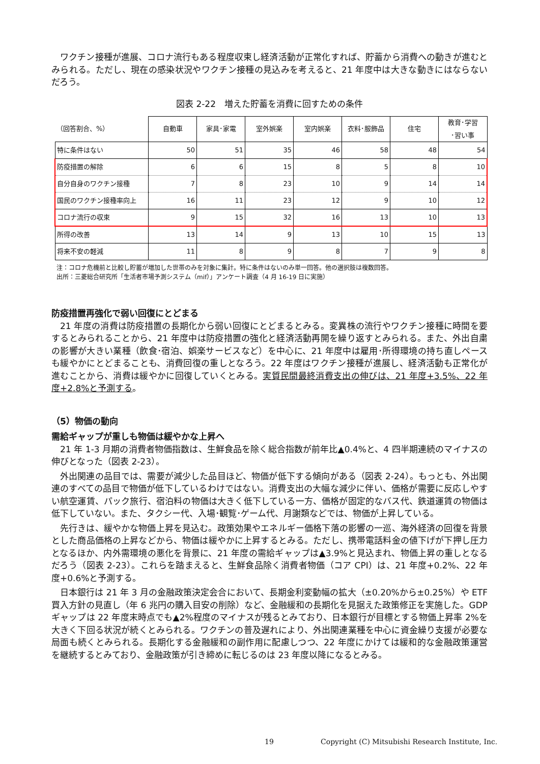ワクチン接種が進展、コロナ流行もある程度収束し経済活動が正常化すれば、貯蓄から消費への動きが進むとみられる。ただし、現在の感染状況やワクチン接種の見込みを考えると、21 年度中は大きな動きにはならないだろう。
図表 2-22　増えた貯蓄を消費に回すための条件
| （回答割合、%） | 自動車 | 家具･家電 | 室外娯楽 | 室内娯楽 | 衣料･服飾品 | 住宅 | 教育･学習 ･習い事 |
| --- | --- | --- | --- | --- | --- | --- | --- |
| 特に条件はない | 50 | 51 | 35 | 46 | 58 | 48 | 54 |
| 防疫措置の解除 | 6 | 6 | 15 | 8 | 5 | 8 | 10 |
| 自分自身のワクチン接種 | 7 | 8 | 23 | 10 | 9 | 14 | 14 |
| 国民のワクチン接種率向上 | 16 | 11 | 23 | 12 | 9 | 10 | 12 |
| コロナ流行の収束 | 9 | 15 | 32 | 16 | 13 | 10 | 13 |
| 所得の改善 | 13 | 14 | 9 | 13 | 10 | 15 | 13 |
| 将来不安の軽減 | 11 | 8 | 9 | 8 | 7 | 9 | 8 |
注：コロナ危機前と比較し貯蓄が増加した世帯のみを対象に集計。特に条件はないのみ単一回答。他の選択肢は複数回答。
出所：三菱総合研究所「生活者市場予測システム（mif）」アンケート調査（4 月 16-19 日に実施）
防疫措置再強化で弱い回復にとどまる
21 年度の消費は防疫措置の長期化から弱い回復にとどまるとみる。変異株の流行やワクチン接種に時間を要するとみられることから、21 年度中は防疫措置の強化と経済活動再開を繰り返すとみられる。また、外出自粛の影響が大きい業種（飲食･宿泊、娯楽サービスなど）を中心に、21 年度中は雇用･所得環境の持ち直しペースも緩やかにとどまることも、消費回復の重しとなろう。22 年度はワクチン接種が進展し、経済活動も正常化が進むことから、消費は緩やかに回復していくとみる。実質民間最終消費支出の伸びは、21 年度+3.5%、22 年度+2.8%と予測する。
（5）物価の動向
需給ギャップが重しも物価は緩やかな上昇へ
21 年 1-3 月期の消費者物価指数は、生鮮食品を除く総合指数が前年比▲0.4%と、4 四半期連続のマイナスの伸びとなった（図表 2-23）。
外出関連の品目では、需要が減少した品目ほど、物価が低下する傾向がある（図表 2-24）。もっとも、外出関連のすべての品目で物価が低下しているわけではない。消費支出の大幅な減少に伴い、価格が需要に反応しやすい航空運賃、パック旅行、宿泊料の物価は大きく低下している一方、価格が固定的なバス代、鉄道運賃の物価は低下していない。また、タクシー代、入場･観覧･ゲーム代、月謝類などでは、物価が上昇している。
先行きは、緩やかな物価上昇を見込む。政策効果やエネルギー価格下落の影響の一巡、海外経済の回復を背景とした商品価格の上昇などから、物価は緩やかに上昇するとみる。ただし、携帯電話料金の値下げが下押し圧力となるほか、内外需環境の悪化を背景に、21 年度の需給ギャップは▲3.9%と見込まれ、物価上昇の重しとなるだろう（図表 2-23）。これらを踏まえると、生鮮食品除く消費者物価（コア CPI）は、21 年度+0.2%、22 年度+0.6%と予測する。
日本銀行は 21 年 3 月の金融政策決定会合において、長期金利変動幅の拡大（±0.20%から±0.25%）や ETF 買入方針の見直し（年 6 兆円の購入目安の削除）など、金融緩和の長期化を見据えた政策修正を実施した。GDP ギャップは 22 年度末時点でも▲2%程度のマイナスが残るとみており、日本銀行が目標とする物価上昇率 2%を大きく下回る状況が続くとみられる。ワクチンの普及遅れにより、外出関連業種を中心に資金繰り支援が必要な局面も続くとみられる。長期化する金融緩和の副作用に配慮しつつ、22 年度にかけては緩和的な金融政策運営を継続するとみており、金融政策が引き締めに転じるのは 23 年度以降になるとみる。
19
Copyright (C) Mitsubishi Research Institute, Inc.